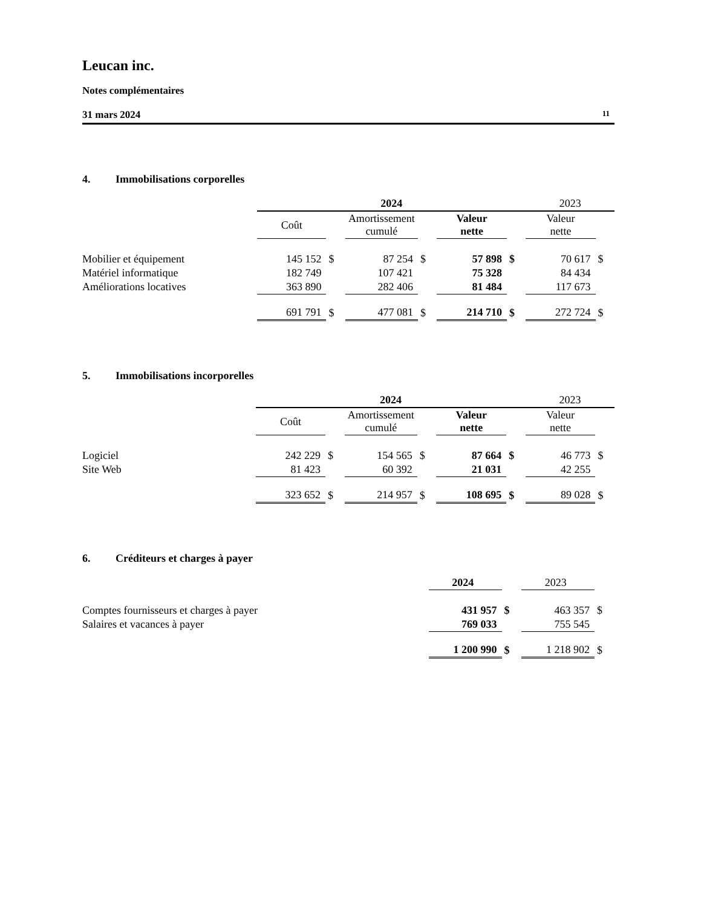Leucan inc.
Notes complémentaires
31 mars 2024 11
4. Immobilisations corporelles
| | 2024 | | | | | | 2023 | |
| | Coût | | Amortissement cumulé | | Valeur nette | | Valeur nette | |
| Mobilier et équipement | 145 152 | $ | 87 254 | $ | 57 898 | $ | 70 617 | $ |
| Matériel informatique | 182 749 | | 107 421 | | 75 328 | | 84 434 | |
| Améliorations locatives | 363 890 | | 282 406 | | 81 484 | | 117 673 | |
| | 691 791 | $ | 477 081 | $ | 214 710 | $ | 272 724 | $ |
5. Immobilisations incorporelles
| | 2024 | | | | | | 2023 | |
| | Coût | | Amortissement cumulé | | Valeur nette | | Valeur nette | |
| Logiciel | 242 229 | $ | 154 565 | $ | 87 664 | $ | 46 773 | $ |
| Site Web | 81 423 | | 60 392 | | 21 031 | | 42 255 | |
| | 323 652 | $ | 214 957 | $ | 108 695 | $ | 89 028 | $ |
6. Créditeurs et charges à payer
| | 2024 | | 2023 | |
| Comptes fournisseurs et charges à payer | 431 957 | $ | 463 357 | $ |
| Salaires et vacances à payer | 769 033 | | 755 545 | |
| | 1 200 990 | $ | 1 218 902 | $ |